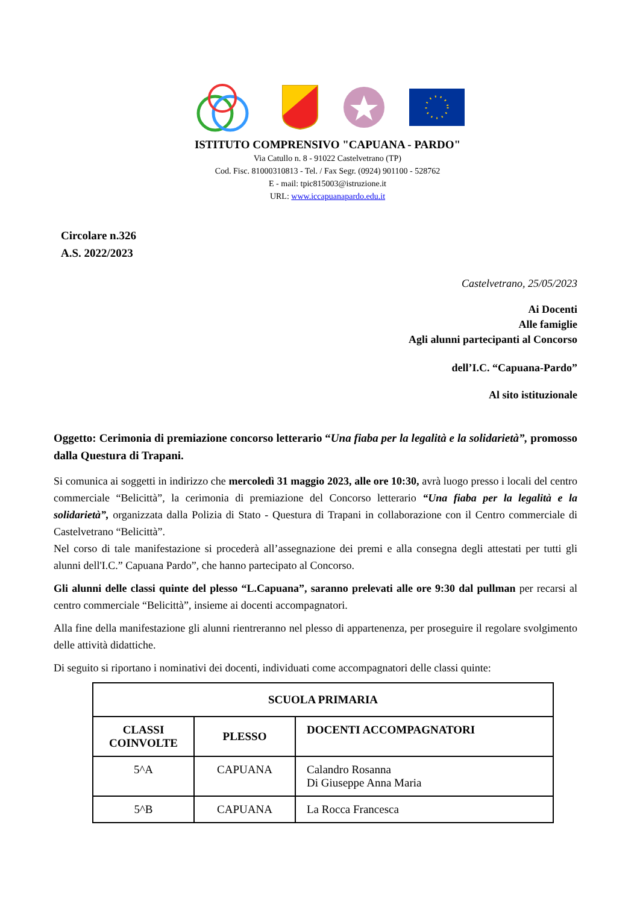ISTITUTO COMPRENSIVO "CAPUANA - PARDO"
Via Catullo n. 8 - 91022 Castelvetrano (TP)
Cod. Fisc. 81000310813 - Tel. / Fax Segr. (0924) 901100 - 528762
E - mail: tpic815003@istruzione.it
URL: www.iccapuanapardo.edu.it
Circolare n.326
A.S. 2022/2023
Castelvetrano, 25/05/2023
Ai Docenti
Alle famiglie
Agli alunni partecipanti al Concorso
dell’I.C. “Capuana-Pardo”
Al sito istituzionale
Oggetto: Cerimonia di premiazione concorso letterario “Una fiaba per la legalità e la solidarietà”, promosso dalla Questura di Trapani.
Si comunica ai soggetti in indirizzo che mercoledì 31 maggio 2023, alle ore 10:30, avrà luogo presso i locali del centro commerciale “Belicittà”, la cerimonia di premiazione del Concorso letterario “Una fiaba per la legalità e la solidarietà”, organizzata dalla Polizia di Stato - Questura di Trapani in collaborazione con il Centro commerciale di Castelvetrano “Belicittà”.
Nel corso di tale manifestazione si procederà all’assegnazione dei premi e alla consegna degli attestati per tutti gli alunni dell'I.C.” Capuana Pardo”, che hanno partecipato al Concorso.
Gli alunni delle classi quinte del plesso “L.Capuana”, saranno prelevati alle ore 9:30 dal pullman per recarsi al centro commerciale “Belicittà”, insieme ai docenti accompagnatori.
Alla fine della manifestazione gli alunni rientreranno nel plesso di appartenenza, per proseguire il regolare svolgimento delle attività didattiche.
Di seguito si riportano i nominativi dei docenti, individuati come accompagnatori delle classi quinte:
| SCUOLA PRIMARIA | | |
| --- | --- | --- |
| CLASSI COINVOLTE | PLESSO | DOCENTI ACCOMPAGNATORI |
| 5^A | CAPUANA | Calandro Rosanna Di Giuseppe Anna Maria |
| 5^B | CAPUANA | La Rocca Francesca |